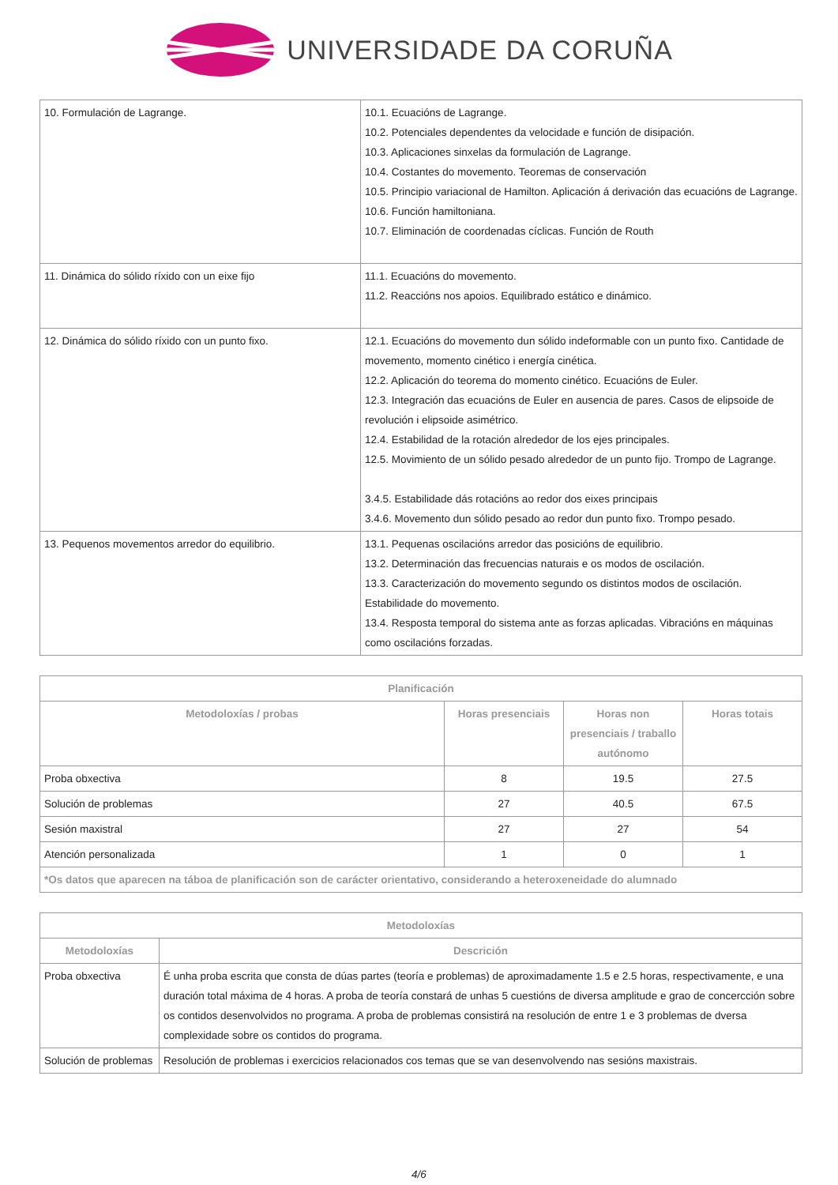UNIVERSIDADE DA CORUÑA
| 10. Formulación de Lagrange. | 10.1. Ecuacións de Lagrange. 10.2. Potenciales dependentes da velocidade e función de disipación. 10.3. Aplicaciones sinxelas da formulación de Lagrange. 10.4. Costantes do movemento. Teoremas de conservación 10.5. Principio variacional de Hamilton. Aplicación á derivación das ecuacións de Lagrange. 10.6. Función hamiltoniana. 10.7. Eliminación de coordenadas cíclicas. Función de Routh |
| 11. Dinámica do sólido ríxido con un eixe fijo | 11.1. Ecuacións do movemento. 11.2. Reaccións nos apoios. Equilibrado estático e dinámico. |
| 12. Dinámica do sólido ríxido con un punto fixo. | 12.1. Ecuacións do movemento dun sólido indeformable con un punto fixo. Cantidade de movemento, momento cinético i energía cinética. 12.2. Aplicación do teorema do momento cinético. Ecuacións de Euler. 12.3. Integración das ecuacións de Euler en ausencia de pares. Casos de elipsoide de revolución i elipsoide asimétrico. 12.4. Estabilidad de la rotación alrededor de los ejes principales. 12.5. Movimiento de un sólido pesado alrededor de un punto fijo. Trompo de Lagrange. 3.4.5. Estabilidade dás rotacións ao redor dos eixes principais 3.4.6. Movemento dun sólido pesado ao redor dun punto fixo. Trompo pesado. |
| 13. Pequenos movementos arredor do equilibrio. | 13.1. Pequenas oscilacións arredor das posicións de equilibrio. 13.2. Determinación das frecuencias naturais e os modos de oscilación. 13.3. Caracterización do movemento segundo os distintos modos de oscilación. Estabilidade do movemento. 13.4. Resposta temporal do sistema ante as forzas aplicadas. Vibracións en máquinas como oscilacións forzadas. |
| Planificación | | | |
| --- | --- | --- | --- |
| Metodoloxías / probas | Horas presenciais | Horas non presenciais / traballo autónomo | Horas totais |
| Proba obxectiva | 8 | 19.5 | 27.5 |
| Solución de problemas | 27 | 40.5 | 67.5 |
| Sesión maxistral | 27 | 27 | 54 |
| Atención personalizada | 1 | 0 | 1 |
| *Os datos que aparecen na táboa de planificación son de carácter orientativo, considerando a heteroxeneidade do alumnado | | | |
| Metodoloxías | |
| --- | --- |
| Metodoloxías | Descrición |
| Proba obxectiva | É unha proba escrita que consta de dúas partes (teoría e problemas) de aproximadamente 1.5 e 2.5 horas, respectivamente, e una duración total máxima de 4 horas. A proba de teoría constará de unhas 5 cuestións de diversa amplitude e grao de concercción sobre os contidos desenvolvidos no programa. A proba de problemas consistirá na resolución de entre 1 e 3 problemas de dversa complexidade sobre os contidos do programa. |
| Solución de problemas | Resolución de problemas i exercicios relacionados cos temas que se van desenvolvendo nas sesións maxistrais. |
4/6